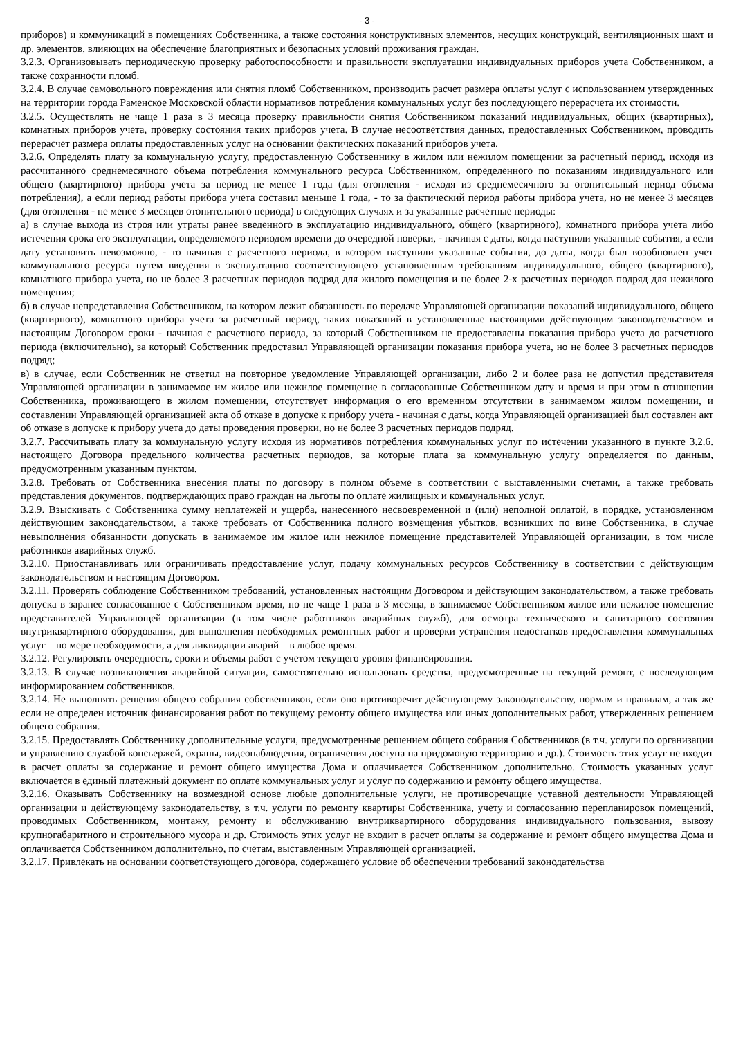- 3 -
приборов) и коммуникаций в помещениях Собственника, а также состояния конструктивных элементов, несущих конструкций, вентиляционных шахт и др. элементов, влияющих на обеспечение благоприятных и безопасных условий проживания граждан.
3.2.3. Организовывать периодическую проверку работоспособности и правильности эксплуатации индивидуальных приборов учета Собственником, а также сохранности пломб.
3.2.4. В случае самовольного повреждения или снятия пломб Собственником, производить расчет размера оплаты услуг с использованием утвержденных на территории города Раменское Московской области нормативов потребления коммунальных услуг без последующего перерасчета их стоимости.
3.2.5. Осуществлять не чаще 1 раза в 3 месяца проверку правильности снятия Собственником показаний индивидуальных, общих (квартирных), комнатных приборов учета, проверку состояния таких приборов учета. В случае несоответствия данных, предоставленных Собственником, проводить перерасчет размера оплаты предоставленных услуг на основании фактических показаний приборов учета.
3.2.6. Определять плату за коммунальную услугу, предоставленную Собственнику в жилом или нежилом помещении за расчетный период, исходя из рассчитанного среднемесячного объема потребления коммунального ресурса Собственником, определенного по показаниям индивидуального или общего (квартирного) прибора учета за период не менее 1 года (для отопления - исходя из среднемесячного за отопительный период объема потребления), а если период работы прибора учета составил меньше 1 года, - то за фактический период работы прибора учета, но не менее 3 месяцев (для отопления - не менее 3 месяцев отопительного периода) в следующих случаях и за указанные расчетные периоды:
а) в случае выхода из строя или утраты ранее введенного в эксплуатацию индивидуального, общего (квартирного), комнатного прибора учета либо истечения срока его эксплуатации, определяемого периодом времени до очередной поверки, - начиная с даты, когда наступили указанные события, а если дату установить невозможно, - то начиная с расчетного периода, в котором наступили указанные события, до даты, когда был возобновлен учет коммунального ресурса путем введения в эксплуатацию соответствующего установленным требованиям индивидуального, общего (квартирного), комнатного прибора учета, но не более 3 расчетных периодов подряд для жилого помещения и не более 2-х расчетных периодов подряд для нежилого помещения;
б) в случае непредставления Собственником, на котором лежит обязанность по передаче Управляющей организации показаний индивидуального, общего (квартирного), комнатного прибора учета за расчетный период, таких показаний в установленные настоящими действующим законодательством и настоящим Договором сроки - начиная с расчетного периода, за который Собственником не предоставлены показания прибора учета до расчетного периода (включительно), за который Собственник предоставил Управляющей организации показания прибора учета, но не более 3 расчетных периодов подряд;
в) в случае, если Собственник не ответил на повторное уведомление Управляющей организации, либо 2 и более раза не допустил представителя Управляющей организации в занимаемое им жилое или нежилое помещение в согласованные Собственником дату и время и при этом в отношении Собственника, проживающего в жилом помещении, отсутствует информация о его временном отсутствии в занимаемом жилом помещении, и составлении Управляющей организацией акта об отказе в допуске к прибору учета - начиная с даты, когда Управляющей организацией был составлен акт об отказе в допуске к прибору учета до даты проведения проверки, но не более 3 расчетных периодов подряд.
3.2.7. Рассчитывать плату за коммунальную услугу исходя из нормативов потребления коммунальных услуг по истечении указанного в пункте 3.2.6. настоящего Договора предельного количества расчетных периодов, за которые плата за коммунальную услугу определяется по данным, предусмотренным указанным пунктом.
3.2.8. Требовать от Собственника внесения платы по договору в полном объеме в соответствии с выставленными счетами, а также требовать представления документов, подтверждающих право граждан на льготы по оплате жилищных и коммунальных услуг.
3.2.9. Взыскивать с Собственника сумму неплатежей и ущерба, нанесенного несвоевременной и (или) неполной оплатой, в порядке, установленном действующим законодательством, а также требовать от Собственника полного возмещения убытков, возникших по вине Собственника, в случае невыполнения обязанности допускать в занимаемое им жилое или нежилое помещение представителей Управляющей организации, в том числе работников аварийных служб.
3.2.10. Приостанавливать или ограничивать предоставление услуг, подачу коммунальных ресурсов Собственнику в соответствии с действующим законодательством и настоящим Договором.
3.2.11. Проверять соблюдение Собственником требований, установленных настоящим Договором и действующим законодательством, а также требовать допуска в заранее согласованное с Собственником время, но не чаще 1 раза в 3 месяца, в занимаемое Собственником жилое или нежилое помещение представителей Управляющей организации (в том числе работников аварийных служб), для осмотра технического и санитарного состояния внутриквартирного оборудования, для выполнения необходимых ремонтных работ и проверки устранения недостатков предоставления коммунальных услуг – по мере необходимости, а для ликвидации аварий – в любое время.
3.2.12. Регулировать очередность, сроки и объемы работ с учетом текущего уровня финансирования.
3.2.13. В случае возникновения аварийной ситуации, самостоятельно использовать средства, предусмотренные на текущий ремонт, с последующим информированием собственников.
3.2.14. Не выполнять решения общего собрания собственников, если оно противоречит действующему законодательству, нормам и правилам, а так же если не определен источник финансирования работ по текущему ремонту общего имущества или иных дополнительных работ, утвержденных решением общего собрания.
3.2.15. Предоставлять Собственнику дополнительные услуги, предусмотренные решением общего собрания Собственников (в т.ч. услуги по организации и управлению службой консьержей, охраны, видеонаблюдения, ограничения доступа на придомовую территорию и др.). Стоимость этих услуг не входит в расчет оплаты за содержание и ремонт общего имущества Дома и оплачивается Собственником дополнительно. Стоимость указанных услуг включается в единый платежный документ по оплате коммунальных услуг и услуг по содержанию и ремонту общего имущества.
3.2.16. Оказывать Собственнику на возмездной основе любые дополнительные услуги, не противоречащие уставной деятельности Управляющей организации и действующему законодательству, в т.ч. услуги по ремонту квартиры Собственника, учету и согласованию перепланировок помещений, проводимых Собственником, монтажу, ремонту и обслуживанию внутриквартирного оборудования индивидуального пользования, вывозу крупногабаритного и строительного мусора и др. Стоимость этих услуг не входит в расчет оплаты за содержание и ремонт общего имущества Дома и оплачивается Собственником дополнительно, по счетам, выставленным Управляющей организацией.
3.2.17. Привлекать на основании соответствующего договора, содержащего условие об обеспечении требований законодательства